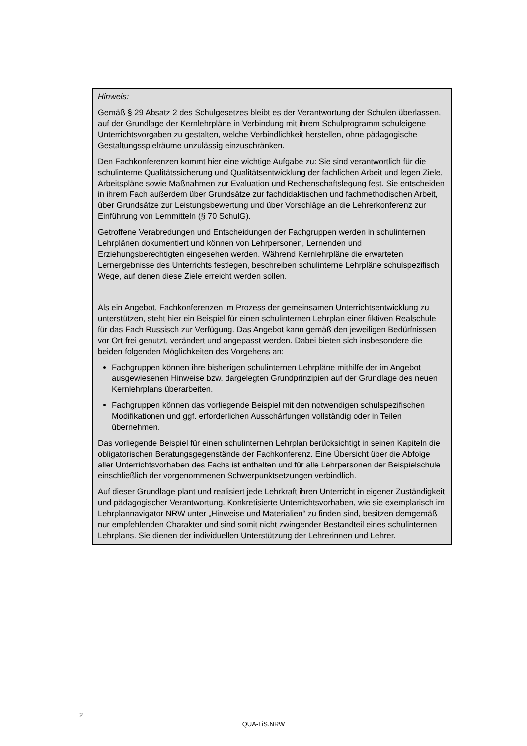Hinweis:
Gemäß § 29 Absatz 2 des Schulgesetzes bleibt es der Verantwortung der Schulen überlassen, auf der Grundlage der Kernlehrpläne in Verbindung mit ihrem Schulprogramm schuleigene Unterrichtsvorgaben zu gestalten, welche Verbindlichkeit herstellen, ohne pädagogische Gestaltungsspielräume unzulässig einzuschränken.
Den Fachkonferenzen kommt hier eine wichtige Aufgabe zu: Sie sind verantwortlich für die schulinterne Qualitätssicherung und Qualitätsentwicklung der fachlichen Arbeit und legen Ziele, Arbeitspläne sowie Maßnahmen zur Evaluation und Rechenschaftslegung fest. Sie entscheiden in ihrem Fach außerdem über Grundsätze zur fachdidaktischen und fachmethodischen Arbeit, über Grundsätze zur Leistungsbewertung und über Vorschläge an die Lehrerkonferenz zur Einführung von Lernmitteln (§ 70 SchulG).
Getroffene Verabredungen und Entscheidungen der Fachgruppen werden in schulinternen Lehrplänen dokumentiert und können von Lehrpersonen, Lernenden und Erziehungsberechtigten eingesehen werden. Während Kernlehrpläne die erwarteten Lernergebnisse des Unterrichts festlegen, beschreiben schulinterne Lehrpläne schulspezifisch Wege, auf denen diese Ziele erreicht werden sollen.
Als ein Angebot, Fachkonferenzen im Prozess der gemeinsamen Unterrichtsentwicklung zu unterstützen, steht hier ein Beispiel für einen schulinternen Lehrplan einer fiktiven Realschule für das Fach Russisch zur Verfügung. Das Angebot kann gemäß den jeweiligen Bedürfnissen vor Ort frei genutzt, verändert und angepasst werden. Dabei bieten sich insbesondere die beiden folgenden Möglichkeiten des Vorgehens an:
Fachgruppen können ihre bisherigen schulinternen Lehrpläne mithilfe der im Angebot ausgewiesenen Hinweise bzw. dargelegten Grundprinzipien auf der Grundlage des neuen Kernlehrplans überarbeiten.
Fachgruppen können das vorliegende Beispiel mit den notwendigen schulspezifischen Modifikationen und ggf. erforderlichen Ausschärfungen vollständig oder in Teilen übernehmen.
Das vorliegende Beispiel für einen schulinternen Lehrplan berücksichtigt in seinen Kapiteln die obligatorischen Beratungsgegenstände der Fachkonferenz. Eine Übersicht über die Abfolge aller Unterrichtsvorhaben des Fachs ist enthalten und für alle Lehrpersonen der Beispielschule einschließlich der vorgenommenen Schwerpunktsetzungen verbindlich.
Auf dieser Grundlage plant und realisiert jede Lehrkraft ihren Unterricht in eigener Zuständigkeit und pädagogischer Verantwortung. Konkretisierte Unterrichtsvorhaben, wie sie exemplarisch im Lehrplannavigator NRW unter „Hinweise und Materialien“ zu finden sind, besitzen demgemäß nur empfehlenden Charakter und sind somit nicht zwingender Bestandteil eines schulinternen Lehrplans. Sie dienen der individuellen Unterstützung der Lehrerinnen und Lehrer.
2
QUA-LiS.NRW